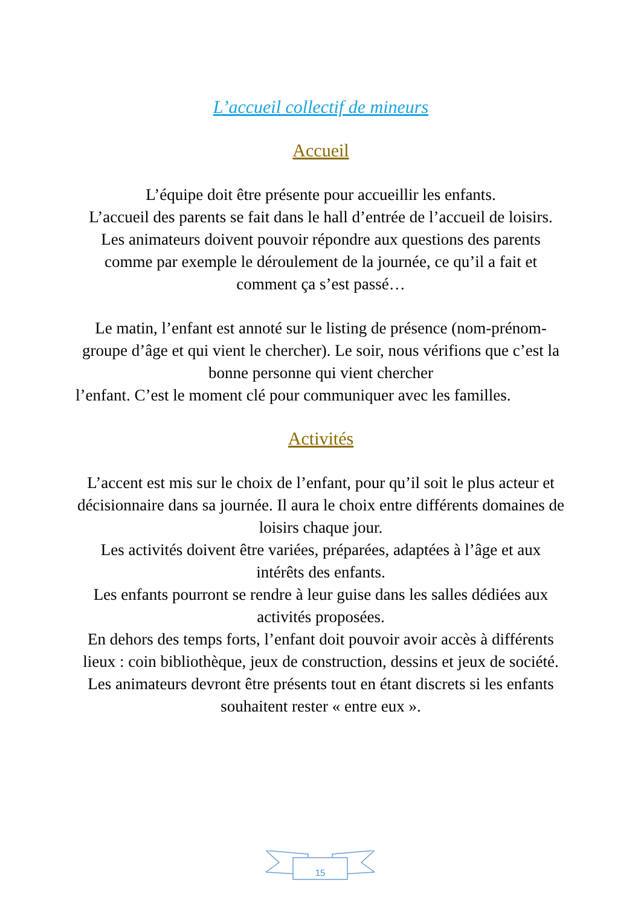L’accueil collectif de mineurs
Accueil
L’équipe doit être présente pour accueillir les enfants.
L’accueil des parents se fait dans le hall d’entrée de l’accueil de loisirs. Les animateurs doivent pouvoir répondre aux questions des parents comme par exemple le déroulement de la journée, ce qu’il a fait et comment ça s’est passé…
Le matin, l’enfant est annoté sur le listing de présence (nom-prénom-groupe d’âge et qui vient le chercher). Le soir, nous vérifions que c’est la bonne personne qui vient chercher
l’enfant. C’est le moment clé pour communiquer avec les familles.
Activités
L’accent est mis sur le choix de l’enfant, pour qu’il soit le plus acteur et décisionnaire dans sa journée. Il aura le choix entre différents domaines de loisirs chaque jour.
Les activités doivent être variées, préparées, adaptées à l’âge et aux intérêts des enfants.
Les enfants pourront se rendre à leur guise dans les salles dédiées aux activités proposées.
En dehors des temps forts, l’enfant doit pouvoir avoir accès à différents lieux : coin bibliothèque, jeux de construction, dessins et jeux de société. Les animateurs devront être présents tout en étant discrets si les enfants souhaitent rester « entre eux ».
15